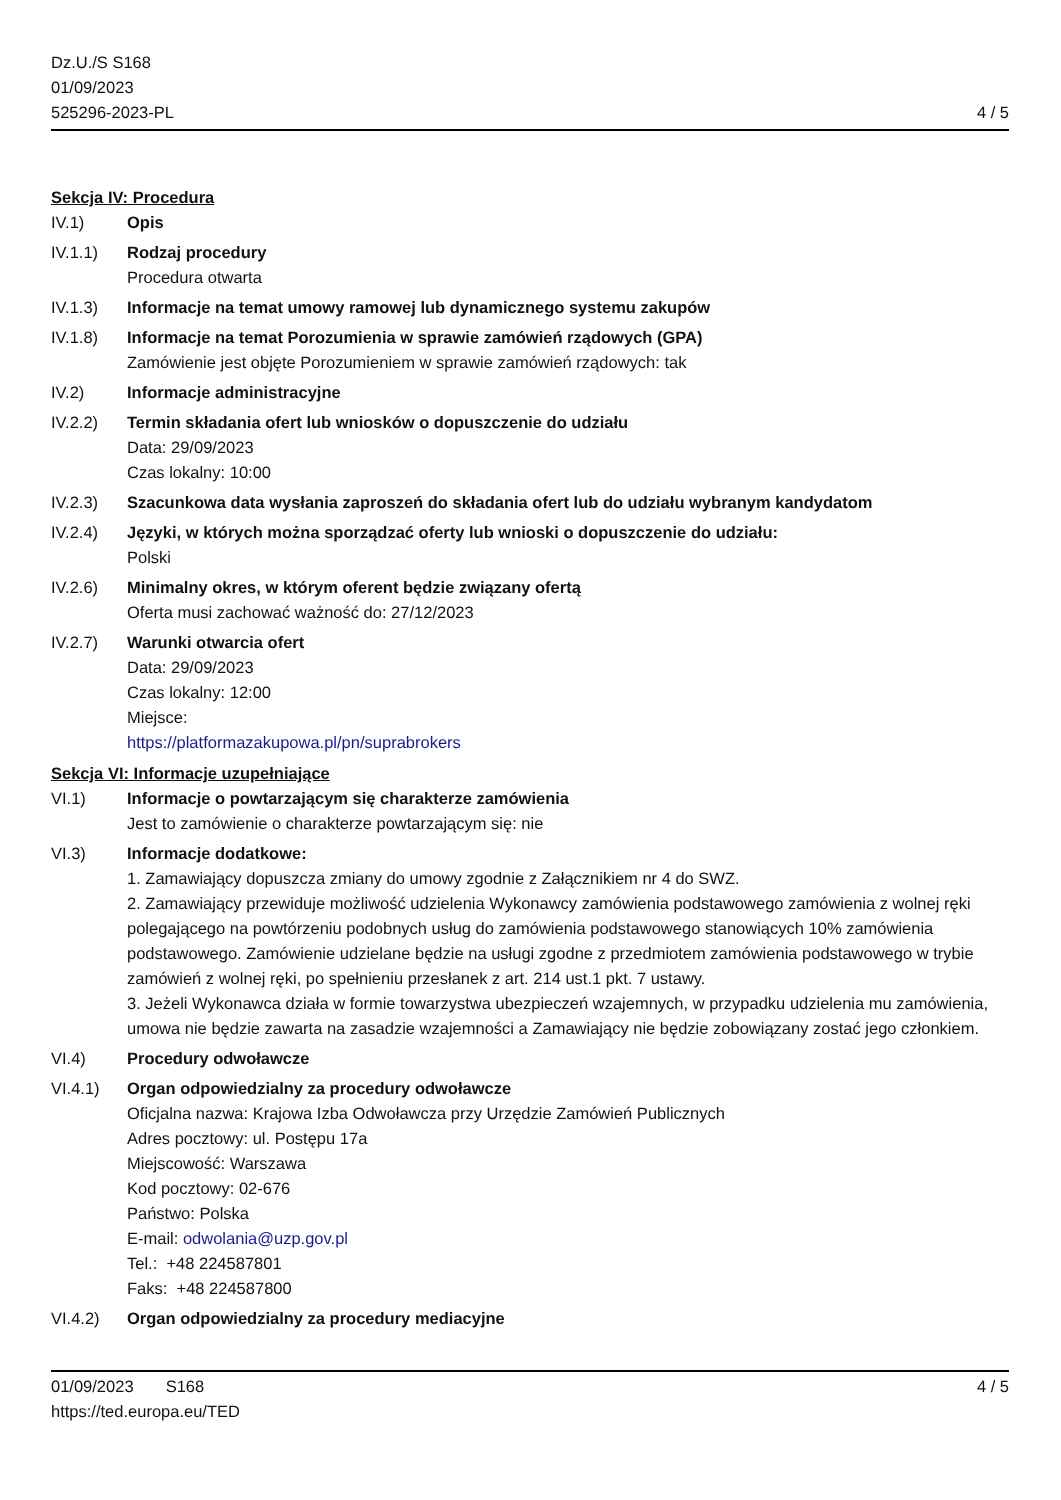Dz.U./S S168
01/09/2023
525296-2023-PL
4 / 5
Sekcja IV: Procedura
IV.1) Opis
IV.1.1) Rodzaj procedury
Procedura otwarta
IV.1.3) Informacje na temat umowy ramowej lub dynamicznego systemu zakupów
IV.1.8) Informacje na temat Porozumienia w sprawie zamówień rządowych (GPA)
Zamówienie jest objęte Porozumieniem w sprawie zamówień rządowych: tak
IV.2) Informacje administracyjne
IV.2.2) Termin składania ofert lub wniosków o dopuszczenie do udziału
Data: 29/09/2023
Czas lokalny: 10:00
IV.2.3) Szacunkowa data wysłania zaproszeń do składania ofert lub do udziału wybranym kandydatom
IV.2.4) Języki, w których można sporządzać oferty lub wnioski o dopuszczenie do udziału:
Polski
IV.2.6) Minimalny okres, w którym oferent będzie związany ofertą
Oferta musi zachować ważność do: 27/12/2023
IV.2.7) Warunki otwarcia ofert
Data: 29/09/2023
Czas lokalny: 12:00
Miejsce:
https://platformazakupowa.pl/pn/suprabrokers
Sekcja VI: Informacje uzupełniające
VI.1) Informacje o powtarzającym się charakterze zamówienia
Jest to zamówienie o charakterze powtarzającym się: nie
VI.3) Informacje dodatkowe:
1. Zamawiający dopuszcza zmiany do umowy zgodnie z Załącznikiem nr 4 do SWZ.
2. Zamawiający przewiduje możliwość udzielenia Wykonawcy zamówienia podstawowego zamówienia z wolnej ręki polegającego na powtórzeniu podobnych usług do zamówienia podstawowego stanowiących 10% zamówienia podstawowego. Zamówienie udzielane będzie na usługi zgodne z przedmiotem zamówienia podstawowego w trybie zamówień z wolnej ręki, po spełnieniu przesłanek z art. 214 ust.1 pkt. 7 ustawy.
3. Jeżeli Wykonawca działa w formie towarzystwa ubezpieczeń wzajemnych, w przypadku udzielenia mu zamówienia, umowa nie będzie zawarta na zasadzie wzajemności a Zamawiający nie będzie zobowiązany zostać jego członkiem.
VI.4) Procedury odwoławcze
VI.4.1) Organ odpowiedzialny za procedury odwoławcze
Oficjalna nazwa: Krajowa Izba Odwoławcza przy Urzędzie Zamówień Publicznych
Adres pocztowy: ul. Postępu 17a
Miejscowość: Warszawa
Kod pocztowy: 02-676
Państwo: Polska
E-mail: odwolania@uzp.gov.pl
Tel.: +48 224587801
Faks: +48 224587800
VI.4.2) Organ odpowiedzialny za procedury mediacyjne
01/09/2023 S168 4 / 5
https://ted.europa.eu/TED